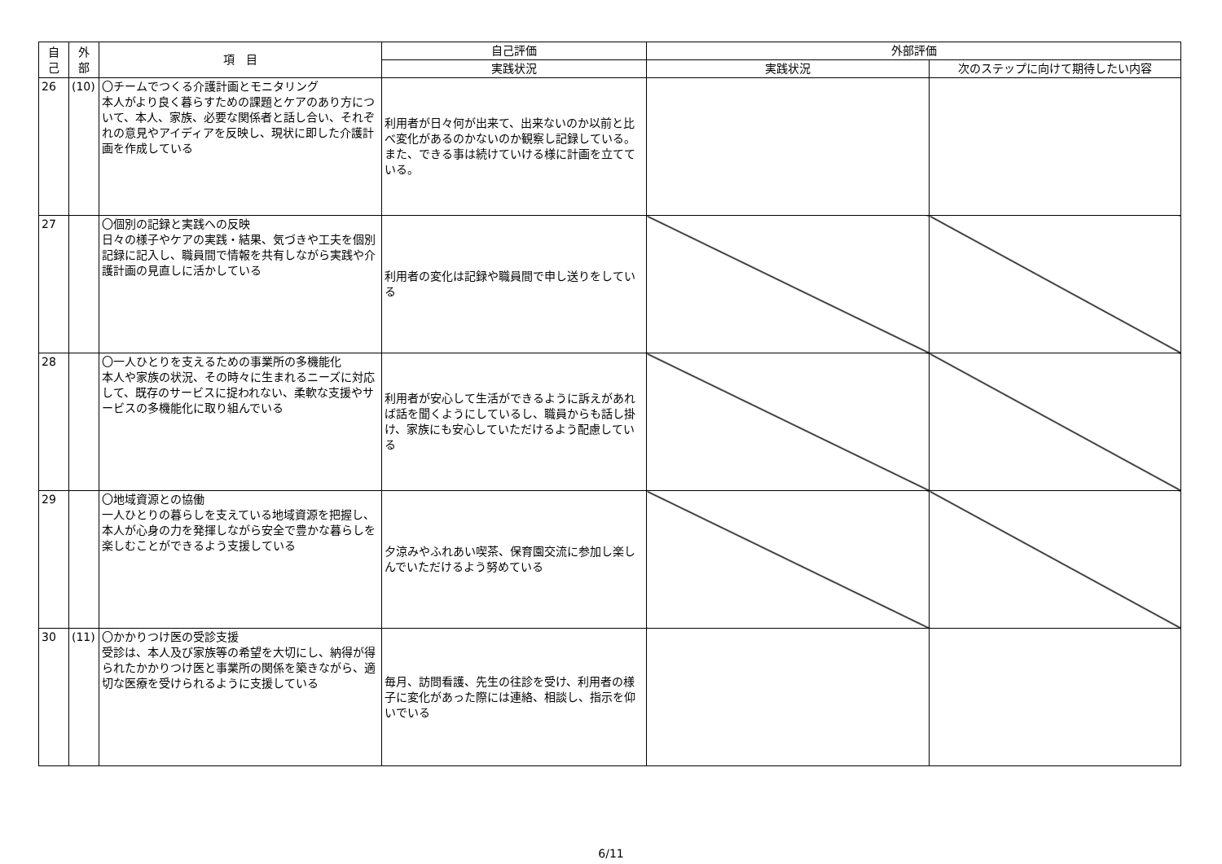| 自 己 | 外 部 | 項 目 | 自己評価 | 外部評価 | |
| --- | --- | --- | --- | --- | --- |
| | | | 実践状況 | 実践状況 | 次のステップに向けて期待したい内容 |
| 26 | (10) | 〇チームでつくる介護計画とモニタリング 本人がより良く暮らすための課題とケアのあり方について、本人、家族、必要な関係者と話し合い、それぞれの意見やアイディアを反映し、現状に即した介護計画を作成している | 利用者が日々何が出来て、出来ないのか以前と比べ変化があるのかないのか観察し記録している。また、できる事は続けていける様に計画を立てている。 | | |
| 27 | | 〇個別の記録と実践への反映 日々の様子やケアの実践・結果、気づきや工夫を個別記録に記入し、職員間で情報を共有しながら実践や介護計画の見直しに活かしている | 利用者の変化は記録や職員間で申し送りをしている | | |
| 28 | | 〇一人ひとりを支えるための事業所の多機能化 本人や家族の状況、その時々に生まれるニーズに対応して、既存のサービスに捉われない、柔軟な支援やサービスの多機能化に取り組んでいる | 利用者が安心して生活ができるように訴えがあれば話を聞くようにしているし、職員からも話し掛け、家族にも安心していただけるよう配慮している | | |
| 29 | | 〇地域資源との協働 一人ひとりの暮らしを支えている地域資源を把握し、本人が心身の力を発揮しながら安全で豊かな暮らしを楽しむことができるよう支援している | 夕涼みやふれあい喫茶、保育園交流に参加し楽しんでいただけるよう努めている | | |
| 30 | (11) | 〇かかりつけ医の受診支援 受診は、本人及び家族等の希望を大切にし、納得が得られたかかりつけ医と事業所の関係を築きながら、適切な医療を受けられるように支援している | 毎月、訪問看護、先生の往診を受け、利用者の様子に変化があった際には連絡、相談し、指示を仰いでいる | | |
6/11